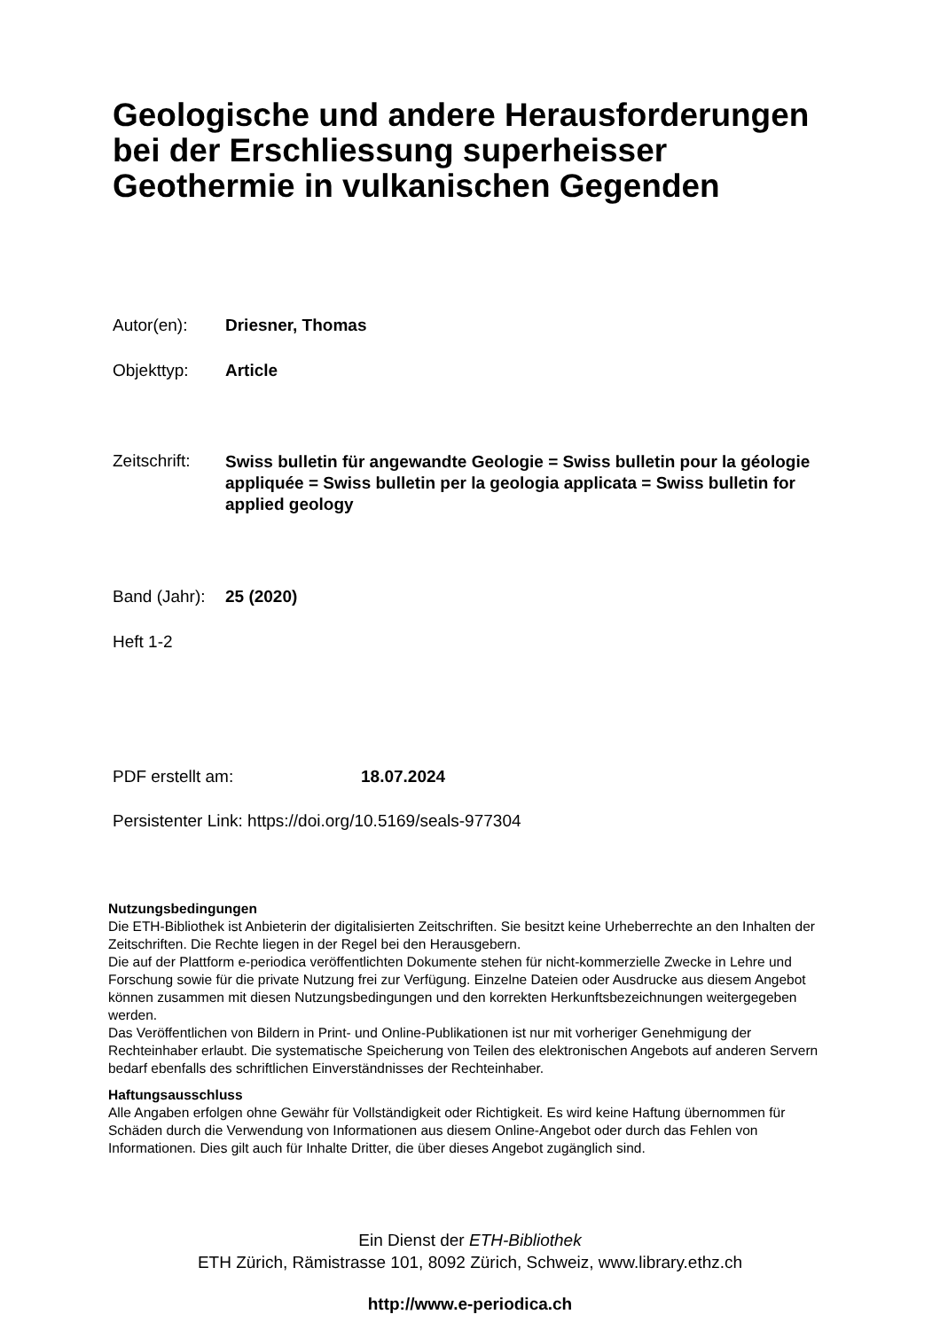Geologische und andere Herausforderungen
bei der Erschliessung superheisser
Geothermie in vulkanischen Gegenden
Autor(en): Driesner, Thomas
Objekttyp: Article
Zeitschrift: Swiss bulletin für angewandte Geologie = Swiss bulletin pour la géologie appliquée = Swiss bulletin per la geologia applicata = Swiss bulletin for applied geology
Band (Jahr): 25 (2020)
Heft 1-2
PDF erstellt am: 18.07.2024
Persistenter Link: https://doi.org/10.5169/seals-977304
Nutzungsbedingungen
Die ETH-Bibliothek ist Anbieterin der digitalisierten Zeitschriften. Sie besitzt keine Urheberrechte an den Inhalten der Zeitschriften. Die Rechte liegen in der Regel bei den Herausgebern.
Die auf der Plattform e-periodica veröffentlichten Dokumente stehen für nicht-kommerzielle Zwecke in Lehre und Forschung sowie für die private Nutzung frei zur Verfügung. Einzelne Dateien oder Ausdrucke aus diesem Angebot können zusammen mit diesen Nutzungsbedingungen und den korrekten Herkunftsbezeichnungen weitergegeben werden.
Das Veröffentlichen von Bildern in Print- und Online-Publikationen ist nur mit vorheriger Genehmigung der Rechteinhaber erlaubt. Die systematische Speicherung von Teilen des elektronischen Angebots auf anderen Servern bedarf ebenfalls des schriftlichen Einverständnisses der Rechteinhaber.
Haftungsausschluss
Alle Angaben erfolgen ohne Gewähr für Vollständigkeit oder Richtigkeit. Es wird keine Haftung übernommen für Schäden durch die Verwendung von Informationen aus diesem Online-Angebot oder durch das Fehlen von Informationen. Dies gilt auch für Inhalte Dritter, die über dieses Angebot zugänglich sind.
Ein Dienst der ETH-Bibliothek
ETH Zürich, Rämistrasse 101, 8092 Zürich, Schweiz, www.library.ethz.ch
http://www.e-periodica.ch